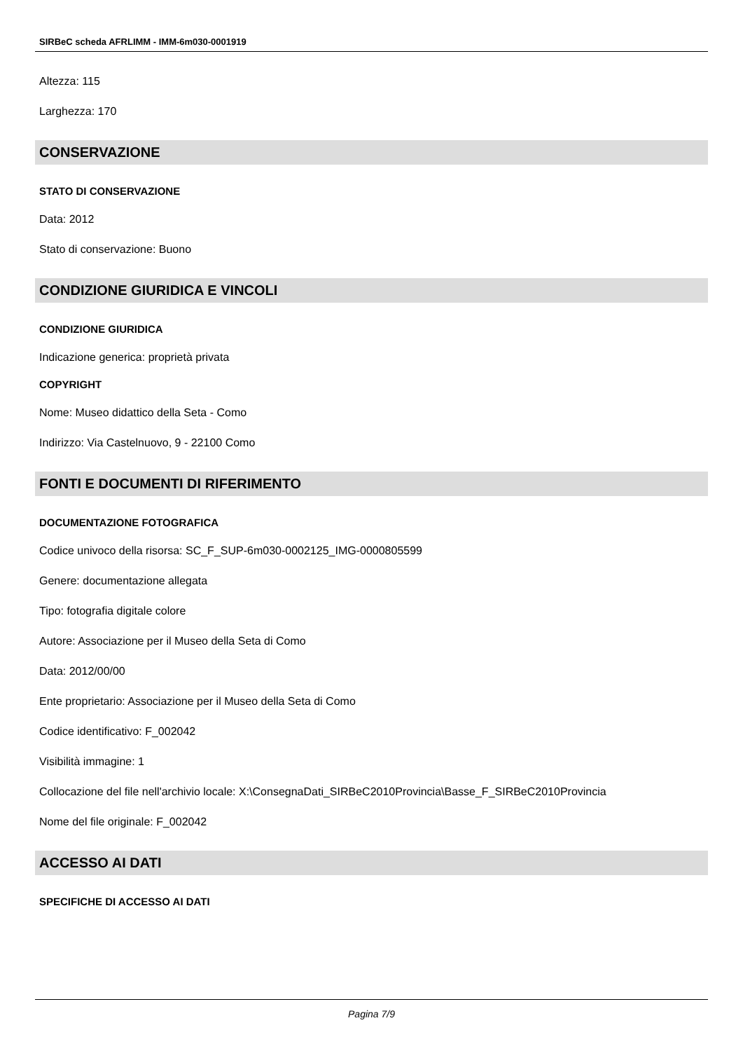SIRBeC scheda AFRLIMM - IMM-6m030-0001919
Altezza: 115
Larghezza: 170
CONSERVAZIONE
STATO DI CONSERVAZIONE
Data: 2012
Stato di conservazione: Buono
CONDIZIONE GIURIDICA E VINCOLI
CONDIZIONE GIURIDICA
Indicazione generica: proprietà privata
COPYRIGHT
Nome: Museo didattico della Seta - Como
Indirizzo: Via Castelnuovo, 9 - 22100 Como
FONTI E DOCUMENTI DI RIFERIMENTO
DOCUMENTAZIONE FOTOGRAFICA
Codice univoco della risorsa: SC_F_SUP-6m030-0002125_IMG-0000805599
Genere: documentazione allegata
Tipo: fotografia digitale colore
Autore: Associazione per il Museo della Seta di Como
Data: 2012/00/00
Ente proprietario: Associazione per il Museo della Seta di Como
Codice identificativo: F_002042
Visibilità immagine: 1
Collocazione del file nell'archivio locale: X:\ConsegnaDati_SIRBeC2010Provincia\Basse_F_SIRBeC2010Provincia
Nome del file originale: F_002042
ACCESSO AI DATI
SPECIFICHE DI ACCESSO AI DATI
Pagina 7/9